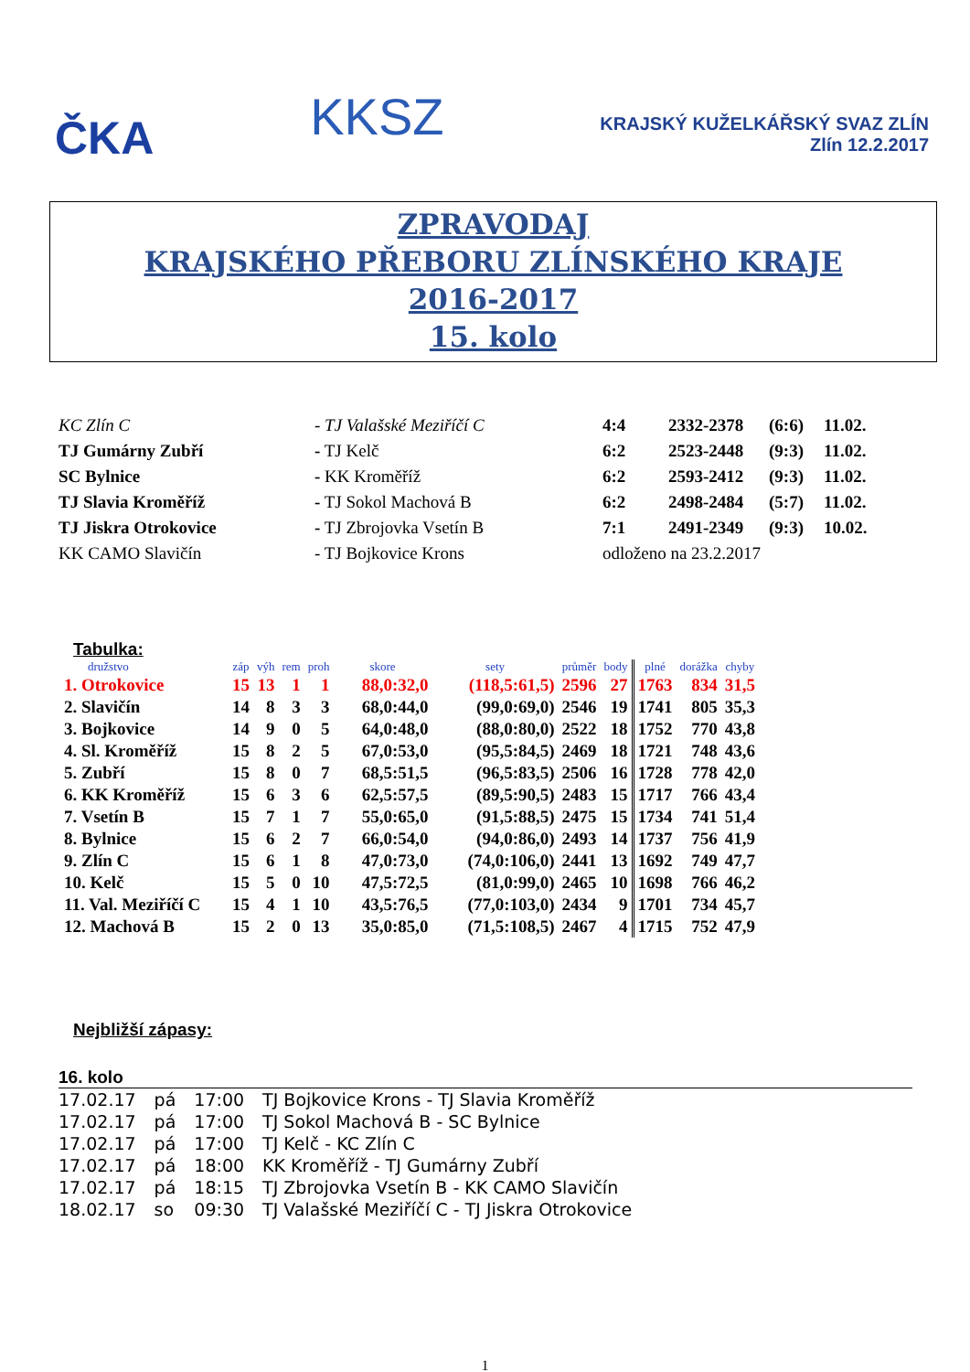ČKA
KKSZ
KRAJSKÝ KUŽELKÁŘSKÝ SVAZ ZLÍN
Zlín 12.2.2017
ZPRAVODAJ
KRAJSKÉHO PŘEBORU ZLÍNSKÉHO KRAJE
2016-2017
15. kolo
| KC Zlín C | - TJ Valašské Meziříčí C | 4:4 | 2332-2378 | (6:6) | 11.02. |
| TJ Gumárny Zubří | - TJ Kelč | 6:2 | 2523-2448 | (9:3) | 11.02. |
| SC Bylnice | - KK Kroměříž | 6:2 | 2593-2412 | (9:3) | 11.02. |
| TJ Slavia Kroměříž | - TJ Sokol Machová B | 6:2 | 2498-2484 | (5:7) | 11.02. |
| TJ Jiskra Otrokovice | - TJ Zbrojovka Vsetín B | 7:1 | 2491-2349 | (9:3) | 10.02. |
| KK CAMO Slavičín | - TJ Bojkovice Krons | odloženo na 23.2.2017 | | | |
Tabulka:
| družstvo | záp | výh | rem | proh | skore | sety | průměr | body | plné | dorážka | chyby |
| --- | --- | --- | --- | --- | --- | --- | --- | --- | --- | --- | --- |
| 1. Otrokovice | 15 | 13 | 1 | 1 | 88,0:32,0 | (118,5:61,5) | 2596 | 27 | 1763 | 834 | 31,5 |
| 2. Slavičín | 14 | 8 | 3 | 3 | 68,0:44,0 | (99,0:69,0) | 2546 | 19 | 1741 | 805 | 35,3 |
| 3. Bojkovice | 14 | 9 | 0 | 5 | 64,0:48,0 | (88,0:80,0) | 2522 | 18 | 1752 | 770 | 43,8 |
| 4. Sl. Kroměříž | 15 | 8 | 2 | 5 | 67,0:53,0 | (95,5:84,5) | 2469 | 18 | 1721 | 748 | 43,6 |
| 5. Zubří | 15 | 8 | 0 | 7 | 68,5:51,5 | (96,5:83,5) | 2506 | 16 | 1728 | 778 | 42,0 |
| 6. KK Kroměříž | 15 | 6 | 3 | 6 | 62,5:57,5 | (89,5:90,5) | 2483 | 15 | 1717 | 766 | 43,4 |
| 7. Vsetín B | 15 | 7 | 1 | 7 | 55,0:65,0 | (91,5:88,5) | 2475 | 15 | 1734 | 741 | 51,4 |
| 8. Bylnice | 15 | 6 | 2 | 7 | 66,0:54,0 | (94,0:86,0) | 2493 | 14 | 1737 | 756 | 41,9 |
| 9. Zlín C | 15 | 6 | 1 | 8 | 47,0:73,0 | (74,0:106,0) | 2441 | 13 | 1692 | 749 | 47,7 |
| 10. Kelč | 15 | 5 | 0 | 10 | 47,5:72,5 | (81,0:99,0) | 2465 | 10 | 1698 | 766 | 46,2 |
| 11. Val. Meziříčí C | 15 | 4 | 1 | 10 | 43,5:76,5 | (77,0:103,0) | 2434 | 9 | 1701 | 734 | 45,7 |
| 12. Machová B | 15 | 2 | 0 | 13 | 35,0:85,0 | (71,5:108,5) | 2467 | 4 | 1715 | 752 | 47,9 |
Nejbližší zápasy:
16. kolo
| 17.02.17 | pá | 17:00 | TJ Bojkovice Krons - TJ Slavia Kroměříž |
| 17.02.17 | pá | 17:00 | TJ Sokol Machová B - SC Bylnice |
| 17.02.17 | pá | 17:00 | TJ Kelč - KC Zlín C |
| 17.02.17 | pá | 18:00 | KK Kroměříž - TJ Gumárny Zubří |
| 17.02.17 | pá | 18:15 | TJ Zbrojovka Vsetín B - KK CAMO Slavičín |
| 18.02.17 | so | 09:30 | TJ Valašské Meziříčí C - TJ Jiskra Otrokovice |
1